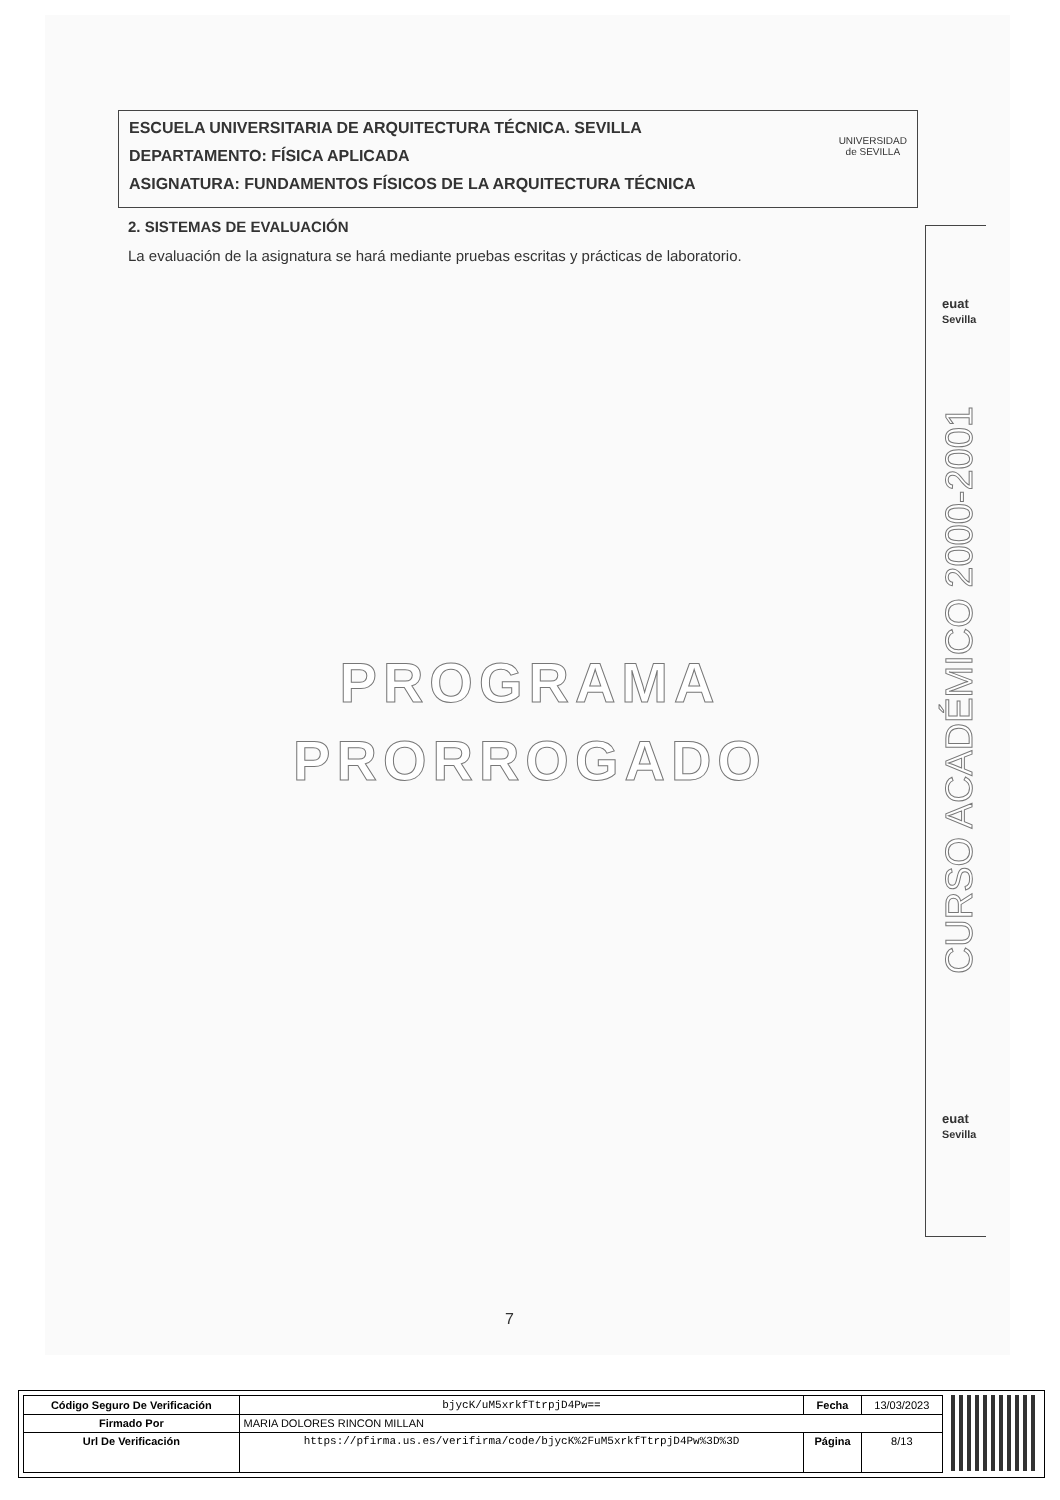ESCUELA UNIVERSITARIA DE ARQUITECTURA TÉCNICA. SEVILLA
DEPARTAMENTO: FÍSICA APLICADA
ASIGNATURA: FUNDAMENTOS FÍSICOS DE LA ARQUITECTURA TÉCNICA
UNIVERSIDAD
de SEVILLA
2. SISTEMAS DE EVALUACIÓN
La evaluación de la asignatura se hará mediante pruebas escritas y prácticas de laboratorio.
PROGRAMA
PRORROGADO
euat
Sevilla
CURSO ACADÉMICO 2000-2001
euat
Sevilla
7
| Código Seguro De Verificación | bjycK/uM5xrkfTtrpjD4Pw== | Fecha | 13/03/2023 |
| Firmado Por | MARIA DOLORES RINCON MILLAN | | |
| Url De Verificación | https://pfirma.us.es/verifirma/code/bjycK%2FuM5xrkfTtrpjD4Pw%3D%3D | Página | 8/13 |